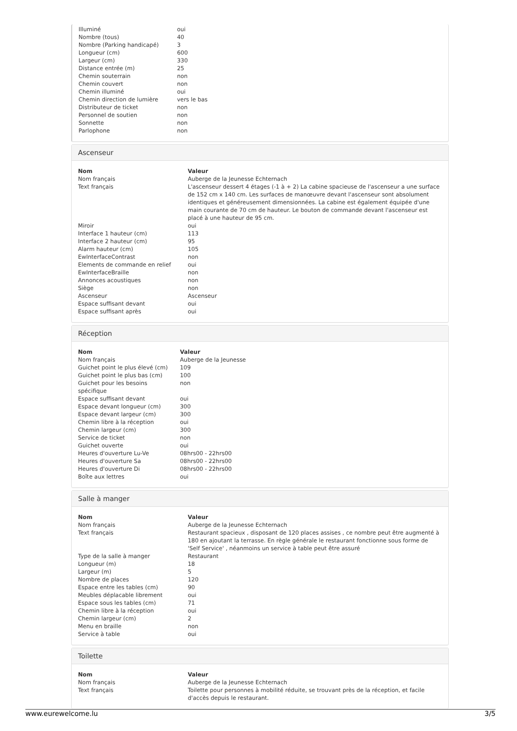| Illuminé | oui |
| Nombre (tous) | 40 |
| Nombre (Parking handicapé) | 3 |
| Longueur (cm) | 600 |
| Largeur (cm) | 330 |
| Distance entrée (m) | 25 |
| Chemin souterrain | non |
| Chemin couvert | non |
| Chemin illuminé | oui |
| Chemin direction de lumière | vers le bas |
| Distributeur de ticket | non |
| Personnel de soutien | non |
| Sonnette | non |
| Parlophone | non |
Ascenseur
| Nom | Valeur |
| --- | --- |
| Nom français | Auberge de la Jeunesse Echternach |
| Text français | L'ascenseur dessert 4 étages (-1 à + 2) La cabine spacieuse de l'ascenseur a une surface de 152 cm x 140 cm. Les surfaces de manœuvre devant l'ascenseur sont absolument identiques et généreusement dimensionnées. La cabine est également équipée d'une main courante de 70 cm de hauteur. Le bouton de commande devant l'ascenseur est placé à une hauteur de 95 cm. |
| Miroir | oui |
| Interface 1 hauteur (cm) | 113 |
| Interface 2 hauteur (cm) | 95 |
| Alarm hauteur (cm) | 105 |
| EwInterfaceContrast | non |
| Elements de commande en relief | oui |
| EwInterfaceBraille | non |
| Annonces acoustiques | non |
| Siège | non |
| Ascenseur | Ascenseur |
| Espace suffisant devant | oui |
| Espace suffisant après | oui |
Réception
| Nom | Valeur |
| --- | --- |
| Nom français | Auberge de la Jeunesse |
| Guichet point le plus élevé (cm) | 109 |
| Guichet point le plus bas (cm) | 100 |
| Guichet pour les besoins spécifique | non |
| Espace suffisant devant | oui |
| Espace devant longueur (cm) | 300 |
| Espace devant largeur (cm) | 300 |
| Chemin libre à la réception | oui |
| Chemin largeur (cm) | 300 |
| Service de ticket | non |
| Guichet ouverte | oui |
| Heures d'ouverture Lu-Ve | 08hrs00 - 22hrs00 |
| Heures d'ouverture Sa | 08hrs00 - 22hrs00 |
| Heures d'ouverture Di | 08hrs00 - 22hrs00 |
| Boîte aux lettres | oui |
Salle à manger
| Nom | Valeur |
| --- | --- |
| Nom français | Auberge de la Jeunesse Echternach |
| Text français | Restaurant spacieux , disposant de 120 places assises , ce nombre peut être augmenté à 180 en ajoutant la terrasse. En règle générale le restaurant fonctionne sous forme de 'Self Service' , néanmoins un service à table peut être assuré |
| Type de la salle à manger | Restaurant |
| Longueur (m) | 18 |
| Largeur (m) | 5 |
| Nombre de places | 120 |
| Espace entre les tables (cm) | 90 |
| Meubles déplacable librement | oui |
| Espace sous les tables (cm) | 71 |
| Chemin libre à la réception | oui |
| Chemin largeur (cm) | 2 |
| Menu en braille | non |
| Service à table | oui |
Toilette
| Nom | Valeur |
| --- | --- |
| Nom français | Auberge de la Jeunesse Echternach |
| Text français | Toilette pour personnes à mobilité réduite, se trouvant près de la réception, et facile d'accès depuis le restaurant. |
www.eurewelcome.lu 3/5